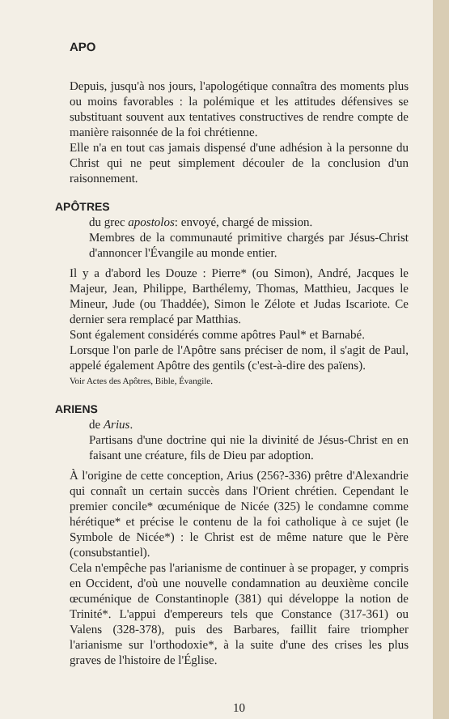APO
Depuis, jusqu'à nos jours, l'apologétique connaîtra des moments plus ou moins favorables : la polémique et les attitudes défensives se substituant souvent aux tentatives constructives de rendre compte de manière raisonnée de la foi chrétienne.
Elle n'a en tout cas jamais dispensé d'une adhésion à la personne du Christ qui ne peut simplement découler de la conclusion d'un raisonnement.
APÔTRES
du grec apostolos: envoyé, chargé de mission.
Membres de la communauté primitive chargés par Jésus-Christ d'annoncer l'Évangile au monde entier.
Il y a d'abord les Douze : Pierre* (ou Simon), André, Jacques le Majeur, Jean, Philippe, Barthélemy, Thomas, Matthieu, Jacques le Mineur, Jude (ou Thaddée), Simon le Zélote et Judas Iscariote. Ce dernier sera remplacé par Matthias.
Sont également considérés comme apôtres Paul* et Barnabé.
Lorsque l'on parle de l'Apôtre sans préciser de nom, il s'agit de Paul, appelé également Apôtre des gentils (c'est-à-dire des païens).
Voir Actes des Apôtres, Bible, Évangile.
ARIENS
de Arius.
Partisans d'une doctrine qui nie la divinité de Jésus-Christ en en faisant une créature, fils de Dieu par adoption.
À l'origine de cette conception, Arius (256?-336) prêtre d'Alexandrie qui connaît un certain succès dans l'Orient chrétien. Cependant le premier concile* œcuménique de Nicée (325) le condamne comme hérétique* et précise le contenu de la foi catholique à ce sujet (le Symbole de Nicée*) : le Christ est de même nature que le Père (consubstantiel).
Cela n'empêche pas l'arianisme de continuer à se propager, y compris en Occident, d'où une nouvelle condamnation au deuxième concile œcuménique de Constantinople (381) qui développe la notion de Trinité*. L'appui d'empereurs tels que Constance (317-361) ou Valens (328-378), puis des Barbares, faillit faire triompher l'arianisme sur l'orthodoxie*, à la suite d'une des crises les plus graves de l'histoire de l'Église.
10